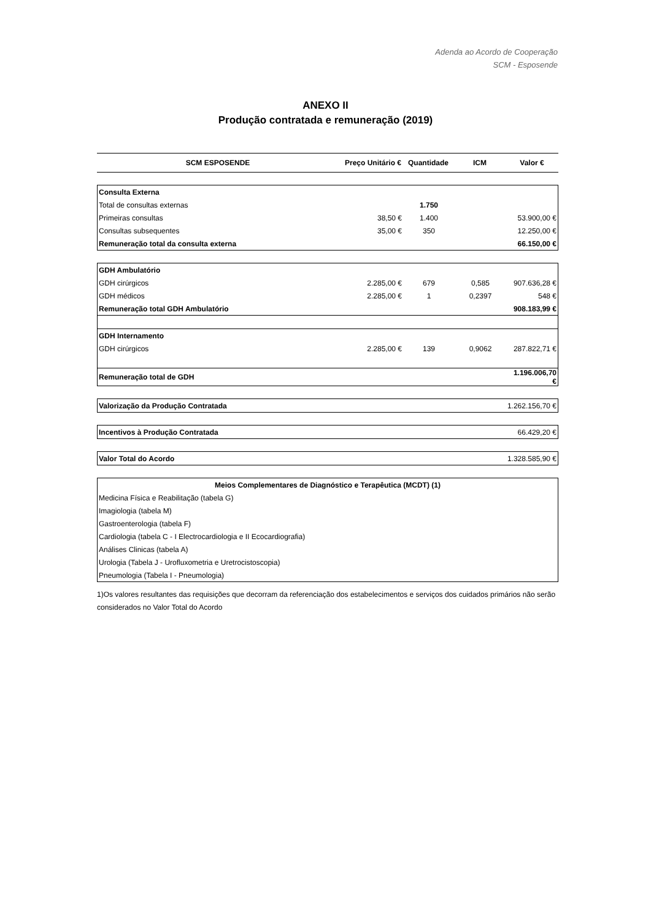Adenda ao Acordo de Cooperação
SCM - Esposende
ANEXO II
Produção contratada e remuneração (2019)
| SCM ESPOSENDE | Preço Unitário € | Quantidade | ICM | Valor € |
| --- | --- | --- | --- | --- |
| Consulta Externa | | | | |
| Total de consultas externas | | 1.750 | | |
| Primeiras consultas | 38,50 € | 1.400 | | 53.900,00 € |
| Consultas subsequentes | 35,00 € | 350 | | 12.250,00 € |
| Remuneração total da consulta externa | | | | 66.150,00 € |
| GDH Ambulatório | | | | |
| GDH cirúrgicos | 2.285,00 € | 679 | 0,585 | 907.636,28 € |
| GDH médicos | 2.285,00 € | 1 | 0,2397 | 548 € |
| Remuneração total GDH Ambulatório | | | | 908.183,99 € |
| GDH Internamento | | | | |
| GDH cirúrgicos | 2.285,00 € | 139 | 0,9062 | 287.822,71 € |
| Remuneração total de GDH | | | | 1.196.006,70 € |
| Valorização da Produção Contratada | 1.262.156,70 € |
| Incentivos à Produção Contratada | 66.429,20 € |
| Valor Total do Acordo | 1.328.585,90 € |
| Meios Complementares de Diagnóstico e Terapêutica (MCDT) (1) |
| --- |
| Medicina Física e Reabilitação (tabela G) |
| Imagiologia (tabela M) |
| Gastroenterologia (tabela F) |
| Cardiologia (tabela C - I Electrocardiologia e II Ecocardiografia) |
| Análises Clinicas (tabela A) |
| Urologia (Tabela J - Urofluxometria e Uretrocistoscopia) |
| Pneumologia (Tabela I - Pneumologia) |
1)Os valores resultantes das requisições que decorram da referenciação dos estabelecimentos e serviços dos cuidados primários não serão considerados no Valor Total do Acordo